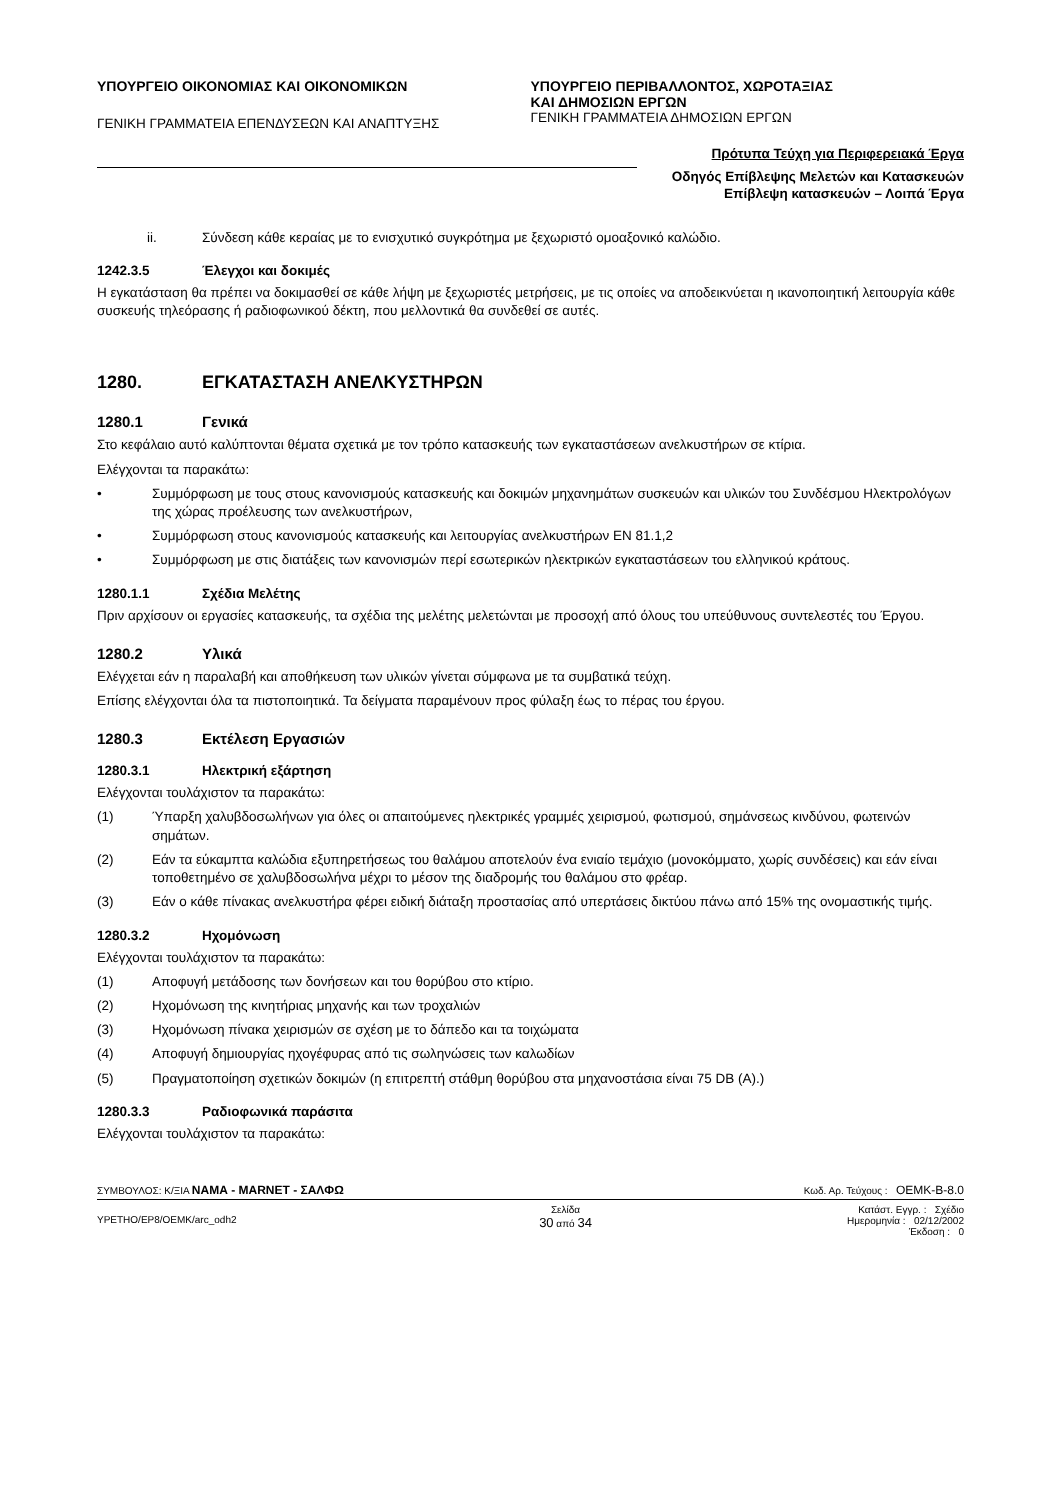ΥΠΟΥΡΓΕΙΟ ΟΙΚΟΝΟΜΙΑΣ ΚΑΙ ΟΙΚΟΝΟΜΙΚΩΝ
ΓΕΝΙΚΗ ΓΡΑΜΜΑΤΕΙΑ ΕΠΕΝΔΥΣΕΩΝ ΚΑΙ ΑΝΑΠΤΥΞΗΣ
ΥΠΟΥΡΓΕΙΟ ΠΕΡΙΒΑΛΛΟΝΤΟΣ, ΧΩΡΟΤΑΞΙΑΣ
ΚΑΙ ΔΗΜΟΣΙΩΝ ΕΡΓΩΝ
ΓΕΝΙΚΗ ΓΡΑΜΜΑΤΕΙΑ ΔΗΜΟΣΙΩΝ ΕΡΓΩΝ
Πρότυπα Τεύχη για Περιφερειακά Έργα
Οδηγός Επίβλεψης Μελετών και Κατασκευών
Επίβλεψη κατασκευών – Λοιπά Έργα
ii. Σύνδεση κάθε κεραίας με το ενισχυτικό συγκρότημα με ξεχωριστό ομοαξονικό καλώδιο.
1242.3.5 Έλεγχοι και δοκιμές
Η εγκατάσταση θα πρέπει να δοκιμασθεί σε κάθε λήψη με ξεχωριστές μετρήσεις, με τις οποίες να αποδεικνύεται η ικανοποιητική λειτουργία κάθε συσκευής τηλεόρασης ή ραδιοφωνικού δέκτη, που μελλοντικά θα συνδεθεί σε αυτές.
1280. ΕΓΚΑΤΑΣΤΑΣΗ ΑΝΕΛΚΥΣΤΗΡΩΝ
1280.1 Γενικά
Στο κεφάλαιο αυτό καλύπτονται θέματα σχετικά με τον τρόπο κατασκευής των εγκαταστάσεων ανελκυστήρων σε κτίρια.
Ελέγχονται τα παρακάτω:
• Συμμόρφωση με τους στους κανονισμούς κατασκευής και δοκιμών μηχανημάτων συσκευών και υλικών του Συνδέσμου Ηλεκτρολόγων της χώρας προέλευσης των ανελκυστήρων,
• Συμμόρφωση στους κανονισμούς κατασκευής και λειτουργίας ανελκυστήρων ΕΝ 81.1,2
• Συμμόρφωση με στις διατάξεις των κανονισμών περί εσωτερικών ηλεκτρικών εγκαταστάσεων του ελληνικού κράτους.
1280.1.1 Σχέδια Μελέτης
Πριν αρχίσουν οι εργασίες κατασκευής, τα σχέδια της μελέτης μελετώνται με προσοχή από όλους του υπεύθυνους συντελεστές του Έργου.
1280.2 Υλικά
Ελέγχεται εάν η παραλαβή και αποθήκευση των υλικών γίνεται σύμφωνα με τα συμβατικά τεύχη.
Επίσης ελέγχονται όλα τα πιστοποιητικά. Τα δείγματα παραμένουν προς φύλαξη έως το πέρας του έργου.
1280.3 Εκτέλεση Εργασιών
1280.3.1 Ηλεκτρική εξάρτηση
Ελέγχονται τουλάχιστον τα παρακάτω:
(1) Ύπαρξη χαλυβδοσωλήνων για όλες οι απαιτούμενες ηλεκτρικές γραμμές χειρισμού, φωτισμού, σημάνσεως κινδύνου, φωτεινών σημάτων.
(2) Εάν τα εύκαμπτα καλώδια εξυπηρετήσεως του θαλάμου αποτελούν ένα ενιαίο τεμάχιο (μονοκόμματο, χωρίς συνδέσεις) και εάν είναι τοποθετημένο σε χαλυβδοσωλήνα μέχρι το μέσον της διαδρομής του θαλάμου στο φρέαρ.
(3) Εάν ο κάθε πίνακας ανελκυστήρα φέρει ειδική διάταξη προστασίας από υπερτάσεις δικτύου πάνω από 15% της ονομαστικής τιμής.
1280.3.2 Ηχομόνωση
Ελέγχονται τουλάχιστον τα παρακάτω:
(1) Αποφυγή μετάδοσης των δονήσεων και του θορύβου στο κτίριο.
(2) Ηχομόνωση της κινητήριας μηχανής και των τροχαλιών
(3) Ηχομόνωση πίνακα χειρισμών σε σχέση με το δάπεδο και τα τοιχώματα
(4) Αποφυγή δημιουργίας ηχογέφυρας από τις σωληνώσεις των καλωδίων
(5) Πραγματοποίηση σχετικών δοκιμών (η επιτρεπτή στάθμη θορύβου στα μηχανοστάσια είναι 75 DB (A).)
1280.3.3 Ραδιοφωνικά παράσιτα
Ελέγχονται τουλάχιστον τα παρακάτω:
ΣΥΜΒΟΥΛΟΣ: Κ/ΞΙΑ ΝΑΜΑ - MARNET - ΣΑΛΦΩ Κωδ. Αρ. Τεύχους : ΟΕΜΚ-Β-8.0
YPETHO/EP8/OEMK/arc_odh2 Σελίδα
30 από 34 Κατάστ. Εγγρ. : Σχέδιο
Ημερομηνία : 02/12/2002
Έκδοση : 0